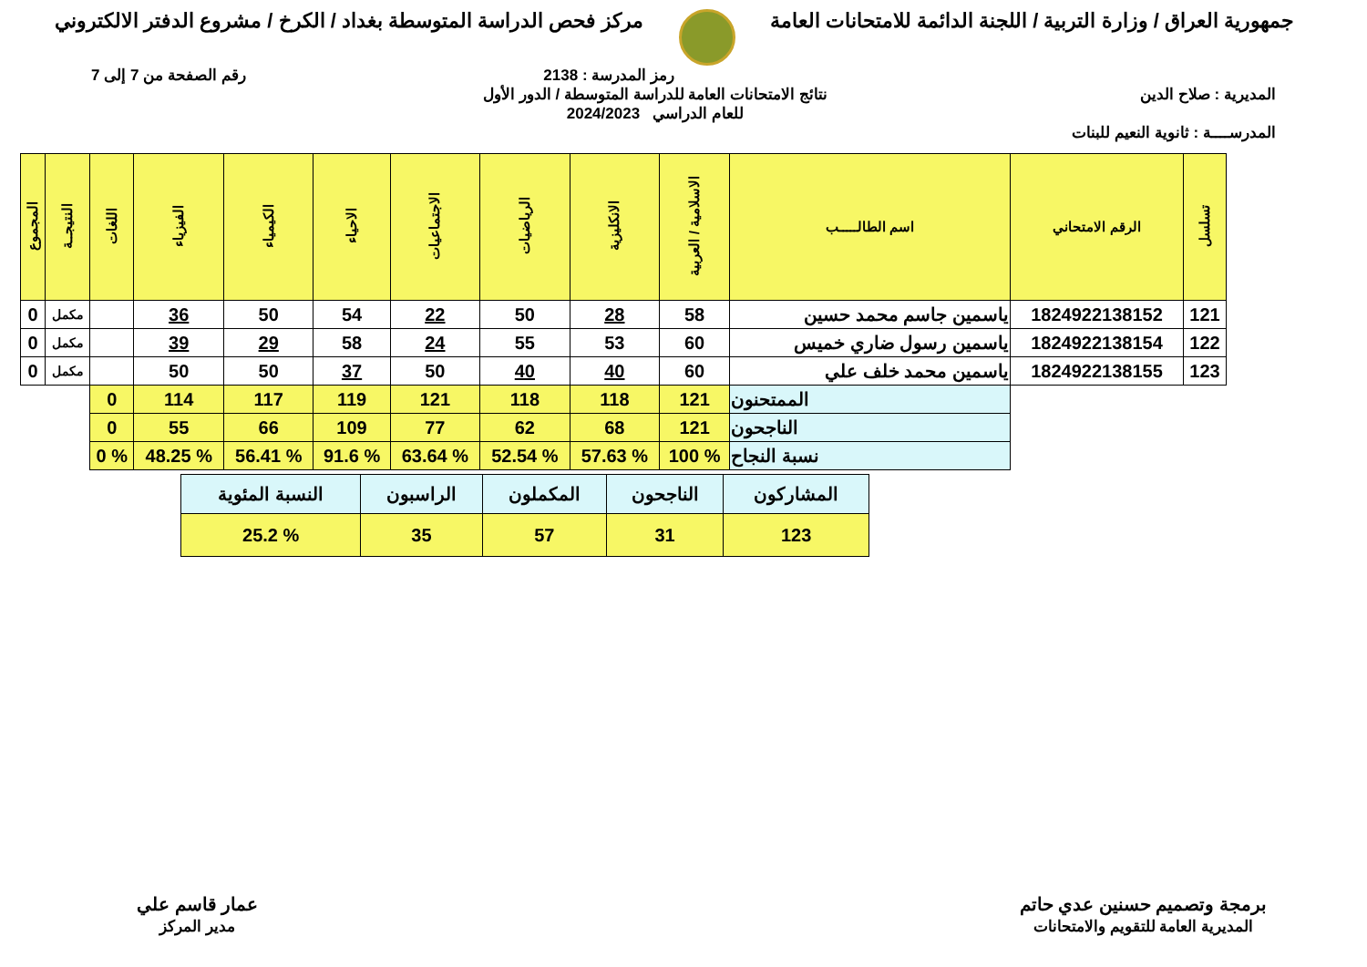جمهورية العراق / وزارة التربية / اللجنة الدائمة للامتحانات العامة
مركز فحص الدراسة المتوسطة بغداد / الكرخ / مشروع الدفتر الالكتروني
رمز المدرسة : 2138 رقم الصفحة من 7 إلى 7
المديرية : صلاح الدين نتائج الامتحانات العامة للدراسة المتوسطة / الدور الأول
للعام الدراسي 2024/2023
المدرســــة : ثانوية النعيم للبنات
| تسلسل | الرقم الامتحاني | اسم الطالـــــب | الاسلامية / العربية | الانكليزية | الرياضيات | الاجتماعيات | الاحياء | الكيمياء | الفيزياء | اللغات | النتيجــة | المجموع |
| --- | --- | --- | --- | --- | --- | --- | --- | --- | --- | --- | --- | --- |
| 121 | 1824922138152 | ياسمين جاسم محمد حسين | 58 | 28 | 50 | 22 | 54 | 50 | 36 | | مكمل | 0 |
| 122 | 1824922138154 | ياسمين رسول ضاري خميس | 60 | 53 | 55 | 24 | 58 | 29 | 39 | | مكمل | 0 |
| 123 | 1824922138155 | ياسمين محمد خلف علي | 60 | 40 | 40 | 50 | 37 | 50 | 50 | | مكمل | 0 |
| | | الممتحنون | 121 | 118 | 118 | 121 | 119 | 117 | 114 | 0 | | |
| | | الناجحون | 121 | 68 | 62 | 77 | 109 | 66 | 55 | 0 | | |
| | | نسبة النجاح | % 100 | % 57.63 | % 52.54 | % 63.64 | % 91.6 | % 56.41 | % 48.25 | % 0 | | |
| المشاركون | الناجحون | المكملون | الراسبون | النسبة المئوية |
| 123 | 31 | 57 | 35 | % 25.2 |
برمجة وتصميم حسنين عدي حاتم
المديرية العامة للتقويم والامتحانات
عمار قاسم علي
مدير المركز